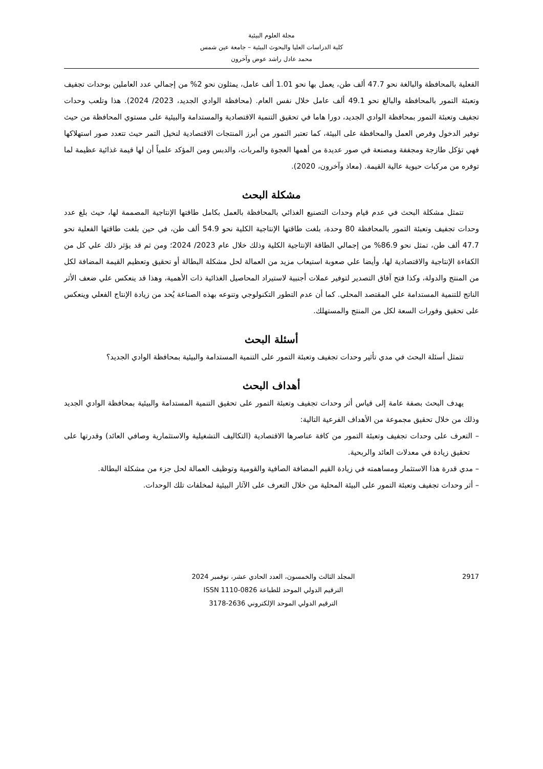مجلة العلوم البيئية
كلية الدراسات العليا والبحوث البيئية – جامعة عين شمس
محمد عادل راشد عوض وآخرون
الفعلية بالمحافظة والبالغة نحو 47.7 ألف طن، يعمل بها نحو 1.01 ألف عامل، يمثلون نحو 2% من إجمالي عدد العاملين بوحدات تجفيف وتعبئة التمور بالمحافظة والبالغ نحو 49.1 ألف عامل خلال نفس العام. (محافظة الوادي الجديد، 2023/ 2024). هذا وتلعب وحدات تجفيف وتعبئة التمور بمحافظة الوادي الجديد، دورا هاما في تحقيق التنمية الاقتصادية والمستدامة والبيئية على مستوي المحافظة من حيث توفير الدخول وفرص العمل والمحافظة على البيئة، كما تعتبر التمور من أبرز المنتجات الاقتصادية لنخيل التمر حيث تتعدد صور استهلاكها فهي تؤكل طازجة ومجففة ومصنعة في صور عديدة من أهمها العجوة والمربات، والدبس ومن المؤكد علمياً أن لها قيمة غذائية عظيمة لما توفره من مركبات حيوية عالية القيمة. (معاذ وآخرون، 2020).
مشكلة البحث
تتمثل مشكلة البحث في عدم قيام وحدات التصنيع الغذائي بالمحافظة بالعمل بكامل طاقتها الإنتاجية المصممة لها، حيث بلغ عدد وحدات تجفيف وتعبئة التمور بالمحافظة 80 وحدة، بلغت طاقتها الإنتاجية الكلية نحو 54.9 ألف طن، في حين بلغت طاقتها الفعلية نحو 47.7 ألف طن، تمثل نحو 86.9% من إجمالي الطاقة الإنتاجية الكلية وذلك خلال عام 2023/ 2024؛ ومن ثم قد يؤثر ذلك علي كل من الكفاءة الإنتاجية والاقتصادية لها، وأيضا علي صعوبة استيعاب مزيد من العمالة لحل مشكلة البطالة أو تحقيق وتعظيم القيمة المضافة لكل من المنتج والدولة، وكذا فتح آفاق التصدير لتوفير عملات أجنبية لاستيراد المحاصيل الغذائية ذات الأهمية، وهذا قد ينعكس علي ضعف الأثر الناتج للتنمية المستدامة علي المقتصد المحلي. كما أن عدم التطور التكنولوجي وتنوعه بهذه الصناعة يُحد من زيادة الإنتاج الفعلي وينعكس على تحقيق وفورات السعة لكل من المنتج والمستهلك.
أسئلة البحث
تتمثل أسئلة البحث في مدي تأثير وحدات تجفيف وتعبئة التمور على التنمية المستدامة والبيئية بمحافظة الوادي الجديد؟
أهداف البحث
يهدف البحث بصفة عامة إلى قياس أثر وحدات تجفيف وتعبئة التمور على تحقيق التنمية المستدامة والبيئية بمحافظة الوادي الجديد وذلك من خلال تحقيق مجموعة من الأهداف الفرعية التالية:
– التعرف على وحدات تجفيف وتعبئة التمور من كافة عناصرها الاقتصادية (التكاليف التشغيلية والاستثمارية وصافي العائد) وقدرتها على تحقيق زيادة في معدلات العائد والربحية.
– مدي قدرة هذا الاستثمار ومساهمته في زيادة القيم المضافة الصافية والقومية وتوظيف العمالة لحل جزء من مشكلة البطالة.
– أثر وحدات تجفيف وتعبئة التمور على البيئة المحلية من خلال التعرف على الآثار البيئية لمخلفات تلك الوحدات.
2917 المجلد الثالث والخمسون، العدد الحادي عشر، نوفمبر 2024
الترقيم الدولي الموحد للطباعة ISSN 1110-0826
الترقيم الدولي الموحد الإلكتروني 2636-3178